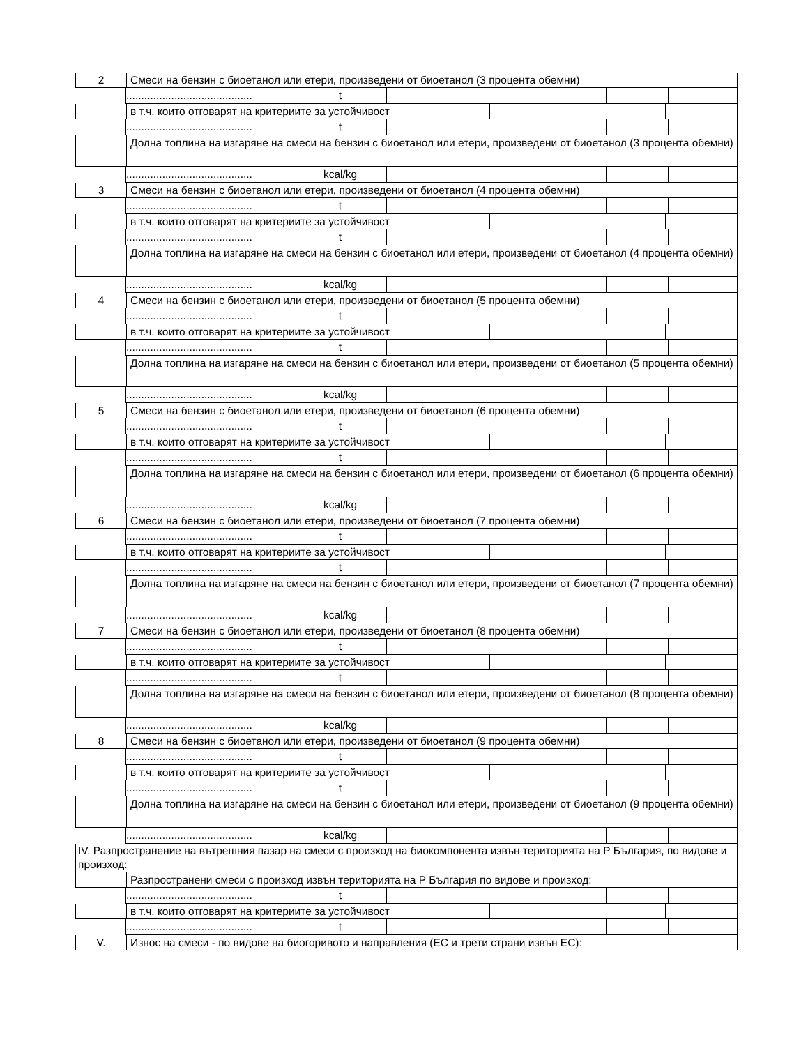2 Смеси на бензин с биоетанол или етери, произведени от биоетанол (3 процента обемни)
.......................................... t
в т.ч. които отговарят на критериите за устойчивост
.......................................... t
Долна топлина на изгаряне на смеси на бензин с биоетанол или етери, произведени от биоетанол (3 процента обемни)
.......................................... kcal/kg
3 Смеси на бензин с биоетанол или етери, произведени от биоетанол (4 процента обемни)
.......................................... t
в т.ч. които отговарят на критериите за устойчивост
.......................................... t
Долна топлина на изгаряне на смеси на бензин с биоетанол или етери, произведени от биоетанол (4 процента обемни)
.......................................... kcal/kg
4 Смеси на бензин с биоетанол или етери, произведени от биоетанол (5 процента обемни)
.......................................... t
в т.ч. които отговарят на критериите за устойчивост
.......................................... t
Долна топлина на изгаряне на смеси на бензин с биоетанол или етери, произведени от биоетанол (5 процента обемни)
.......................................... kcal/kg
5 Смеси на бензин с биоетанол или етери, произведени от биоетанол (6 процента обемни)
.......................................... t
в т.ч. които отговарят на критериите за устойчивост
.......................................... t
Долна топлина на изгаряне на смеси на бензин с биоетанол или етери, произведени от биоетанол (6 процента обемни)
.......................................... kcal/kg
6 Смеси на бензин с биоетанол или етери, произведени от биоетанол (7 процента обемни)
.......................................... t
в т.ч. които отговарят на критериите за устойчивост
.......................................... t
Долна топлина на изгаряне на смеси на бензин с биоетанол или етери, произведени от биоетанол (7 процента обемни)
.......................................... kcal/kg
7 Смеси на бензин с биоетанол или етери, произведени от биоетанол (8 процента обемни)
.......................................... t
в т.ч. които отговарят на критериите за устойчивост
.......................................... t
Долна топлина на изгаряне на смеси на бензин с биоетанол или етери, произведени от биоетанол (8 процента обемни)
.......................................... kcal/kg
8 Смеси на бензин с биоетанол или етери, произведени от биоетанол (9 процента обемни)
.......................................... t
в т.ч. които отговарят на критериите за устойчивост
.......................................... t
Долна топлина на изгаряне на смеси на бензин с биоетанол или етери, произведени от биоетанол (9 процента обемни)
.......................................... kcal/kg
IV. Разпространение на вътрешния пазар на смеси с произход на биокомпонента извън територията на Р България, по видове и произход:
Разпространени смеси с произход извън територията на Р България по видове и произход:
.......................................... t
в т.ч. които отговарят на критериите за устойчивост
.......................................... t
V. Износ на смеси - по видове на биогоривото и направления (ЕС и трети страни извън ЕС):